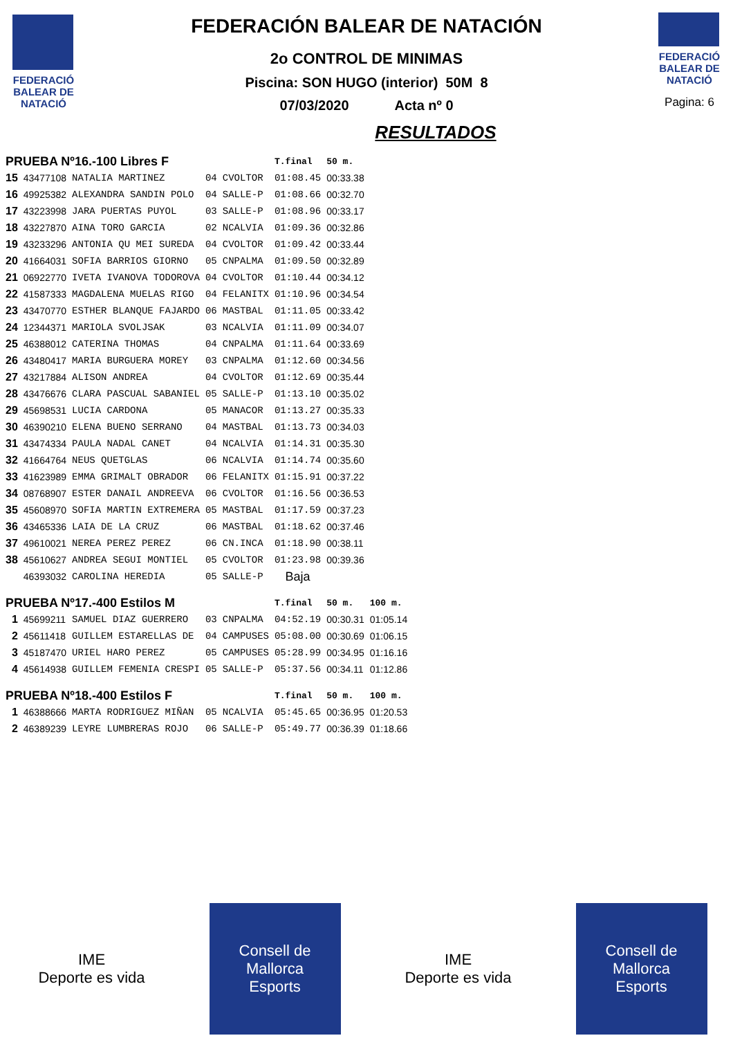FEDERACIÓ BALEAR DE NATACIÓ
FEDERACIÓN BALEAR DE NATACIÓN
2o CONTROL DE MINIMAS
Piscina: SON HUGO (interior) 50M 8
07/03/2020 Acta nº 0
RESULTADOS
FEDERACIÓ BALEAR DE NATACIÓ
Pagina: 6
| PRUEBA Nº16.-100 Libres F | | | | | T.final | 50 m. | |
| 15 | 43477108 | NATALIA MARTINEZ | 04 | CVOLTOR | 01:08.45 | 00:33.38 | |
| 16 | 49925382 | ALEXANDRA SANDIN POLO | 04 | SALLE-P | 01:08.66 | 00:32.70 | |
| 17 | 43223998 | JARA PUERTAS PUYOL | 03 | SALLE-P | 01:08.96 | 00:33.17 | |
| 18 | 43227870 | AINA TORO GARCIA | 02 | NCALVIA | 01:09.36 | 00:32.86 | |
| 19 | 43233296 | ANTONIA QU MEI SUREDA | 04 | CVOLTOR | 01:09.42 | 00:33.44 | |
| 20 | 41664031 | SOFIA BARRIOS GIORNO | 05 | CNPALMA | 01:09.50 | 00:32.89 | |
| 21 | 06922770 | IVETA IVANOVA TODOROVA | 04 | CVOLTOR | 01:10.44 | 00:34.12 | |
| 22 | 41587333 | MAGDALENA MUELAS RIGO | 04 | FELANITX | 01:10.96 | 00:34.54 | |
| 23 | 43470770 | ESTHER BLANQUE FAJARDO | 06 | MASTBAL | 01:11.05 | 00:33.42 | |
| 24 | 12344371 | MARIOLA SVOLJSAK | 03 | NCALVIA | 01:11.09 | 00:34.07 | |
| 25 | 46388012 | CATERINA THOMAS | 04 | CNPALMA | 01:11.64 | 00:33.69 | |
| 26 | 43480417 | MARIA BURGUERA MOREY | 03 | CNPALMA | 01:12.60 | 00:34.56 | |
| 27 | 43217884 | ALISON ANDREA | 04 | CVOLTOR | 01:12.69 | 00:35.44 | |
| 28 | 43476676 | CLARA PASCUAL SABANIEL | 05 | SALLE-P | 01:13.10 | 00:35.02 | |
| 29 | 45698531 | LUCIA CARDONA | 05 | MANACOR | 01:13.27 | 00:35.33 | |
| 30 | 46390210 | ELENA BUENO SERRANO | 04 | MASTBAL | 01:13.73 | 00:34.03 | |
| 31 | 43474334 | PAULA NADAL CANET | 04 | NCALVIA | 01:14.31 | 00:35.30 | |
| 32 | 41664764 | NEUS QUETGLAS | 06 | NCALVIA | 01:14.74 | 00:35.60 | |
| 33 | 41623989 | EMMA GRIMALT OBRADOR | 06 | FELANITX | 01:15.91 | 00:37.22 | |
| 34 | 08768907 | ESTER DANAIL ANDREEVA | 06 | CVOLTOR | 01:16.56 | 00:36.53 | |
| 35 | 45608970 | SOFIA MARTIN EXTREMERA | 05 | MASTBAL | 01:17.59 | 00:37.23 | |
| 36 | 43465336 | LAIA DE LA CRUZ | 06 | MASTBAL | 01:18.62 | 00:37.46 | |
| 37 | 49610021 | NEREA PEREZ PEREZ | 06 | CN.INCA | 01:18.90 | 00:38.11 | |
| 38 | 45610627 | ANDREA SEGUI MONTIEL | 05 | CVOLTOR | 01:23.98 | 00:39.36 | |
| | 46393032 | CAROLINA HEREDIA | 05 | SALLE-P | Baja | | |
| PRUEBA Nº17.-400 Estilos M | | | | | T.final | 50 m. | 100 m. |
| 1 | 45699211 | SAMUEL DIAZ GUERRERO | 03 | CNPALMA | 04:52.19 | 00:30.31 | 01:05.14 |
| 2 | 45611418 | GUILLEM ESTARELLAS DE | 04 | CAMPUSES | 05:08.00 | 00:30.69 | 01:06.15 |
| 3 | 45187470 | URIEL HARO PEREZ | 05 | CAMPUSES | 05:28.99 | 00:34.95 | 01:16.16 |
| 4 | 45614938 | GUILLEM FEMENIA CRESPI | 05 | SALLE-P | 05:37.56 | 00:34.11 | 01:12.86 |
| PRUEBA Nº18.-400 Estilos F | | | | | T.final | 50 m. | 100 m. |
| 1 | 46388666 | MARTA RODRIGUEZ MIÑAN | 05 | NCALVIA | 05:45.65 | 00:36.95 | 01:20.53 |
| 2 | 46389239 | LEYRE LUMBRERAS ROJO | 06 | SALLE-P | 05:49.77 | 00:36.39 | 01:18.66 |
IME
Deporte es vida
Consell de Mallorca
Esports
IME
Deporte es vida
Consell de Mallorca
Esports